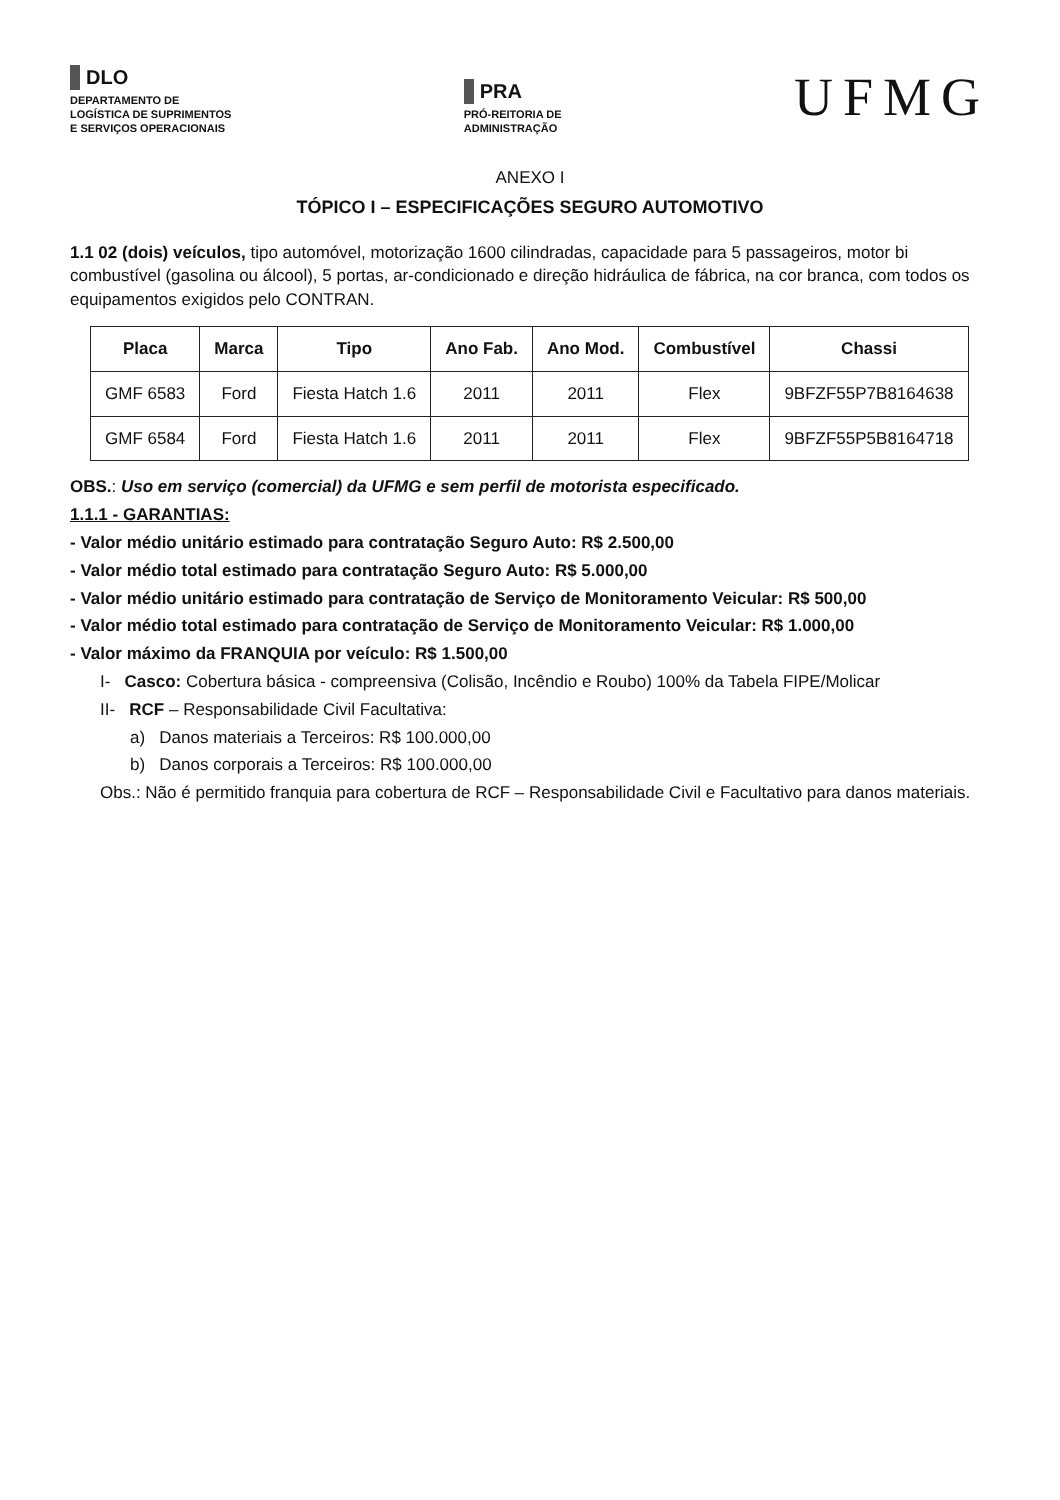DLO
DEPARTAMENTO DE
LOGÍSTICA DE SUPRIMENTOS
E SERVIÇOS OPERACIONAIS
PRA
PRÓ-REITORIA DE
ADMINISTRAÇÃO
UFMG
ANEXO I
TÓPICO I – ESPECIFICAÇÕES SEGURO AUTOMOTIVO
1.1 02 (dois) veículos, tipo automóvel, motorização 1600 cilindradas, capacidade para 5 passageiros, motor bi combustível (gasolina ou álcool), 5 portas, ar-condicionado e direção hidráulica de fábrica, na cor branca, com todos os equipamentos exigidos pelo CONTRAN.
| Placa | Marca | Tipo | Ano Fab. | Ano Mod. | Combustível | Chassi |
| --- | --- | --- | --- | --- | --- | --- |
| GMF 6583 | Ford | Fiesta Hatch 1.6 | 2011 | 2011 | Flex | 9BFZF55P7B8164638 |
| GMF 6584 | Ford | Fiesta Hatch 1.6 | 2011 | 2011 | Flex | 9BFZF55P5B8164718 |
OBS.: Uso em serviço (comercial) da UFMG e sem perfil de motorista especificado.
1.1.1 - GARANTIAS:
- Valor médio unitário estimado para contratação Seguro Auto: R$ 2.500,00
- Valor médio total estimado para contratação Seguro Auto: R$ 5.000,00
- Valor médio unitário estimado para contratação de Serviço de Monitoramento Veicular: R$ 500,00
- Valor médio total estimado para contratação de Serviço de Monitoramento Veicular: R$ 1.000,00
- Valor máximo da FRANQUIA por veículo: R$ 1.500,00
I- Casco: Cobertura básica - compreensiva (Colisão, Incêndio e Roubo) 100% da Tabela FIPE/Molicar
II- RCF – Responsabilidade Civil Facultativa:
a) Danos materiais a Terceiros: R$ 100.000,00
b) Danos corporais a Terceiros: R$ 100.000,00
Obs.: Não é permitido franquia para cobertura de RCF – Responsabilidade Civil e Facultativo para danos materiais.